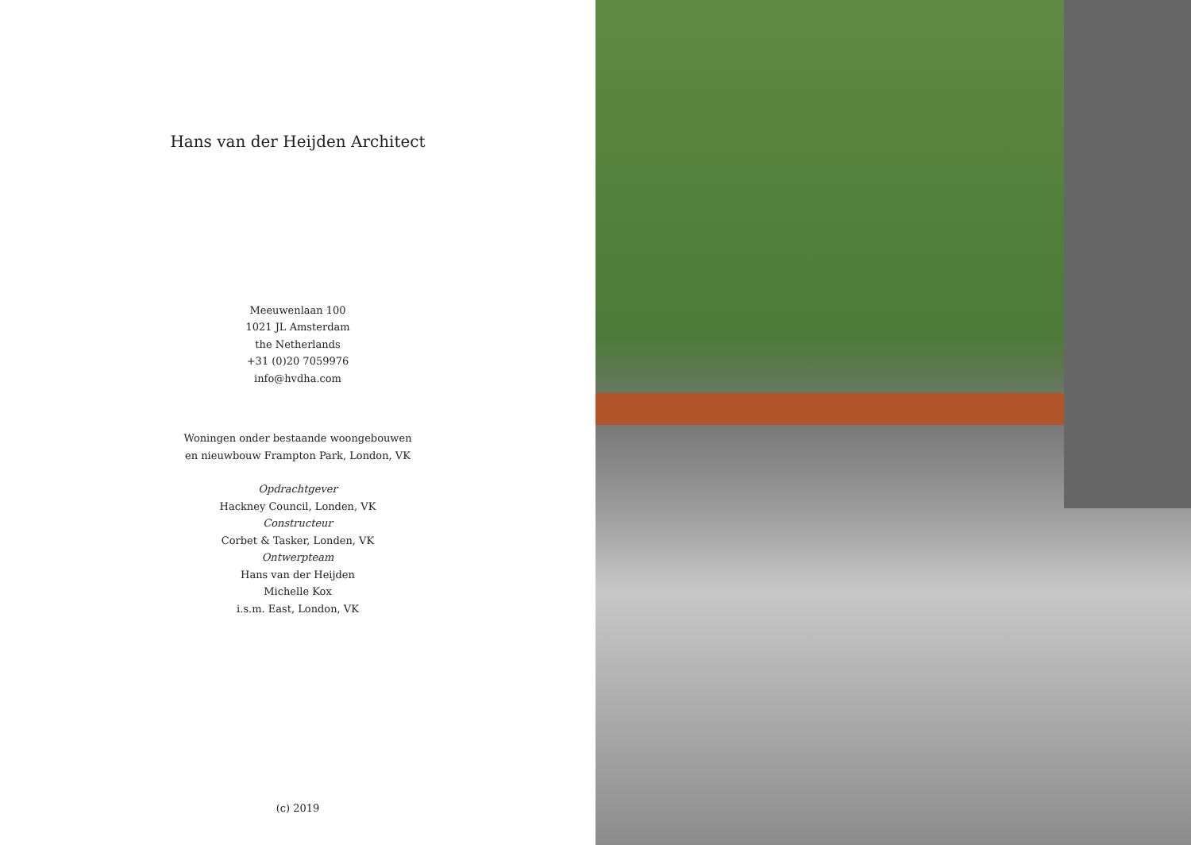Hans van der Heijden Architect
Meeuwenlaan 100
1021 JL Amsterdam
the Netherlands
+31 (0)20 7059976
info@hvdha.com
Woningen onder bestaande woongebouwen
en nieuwbouw Frampton Park, London, VK
Opdrachtgever
Hackney Council, Londen, VK
Constructeur
Corbet & Tasker, Londen, VK
Ontwerpteam
Hans van der Heijden
Michelle Kox
i.s.m. East, London, VK
(c) 2019